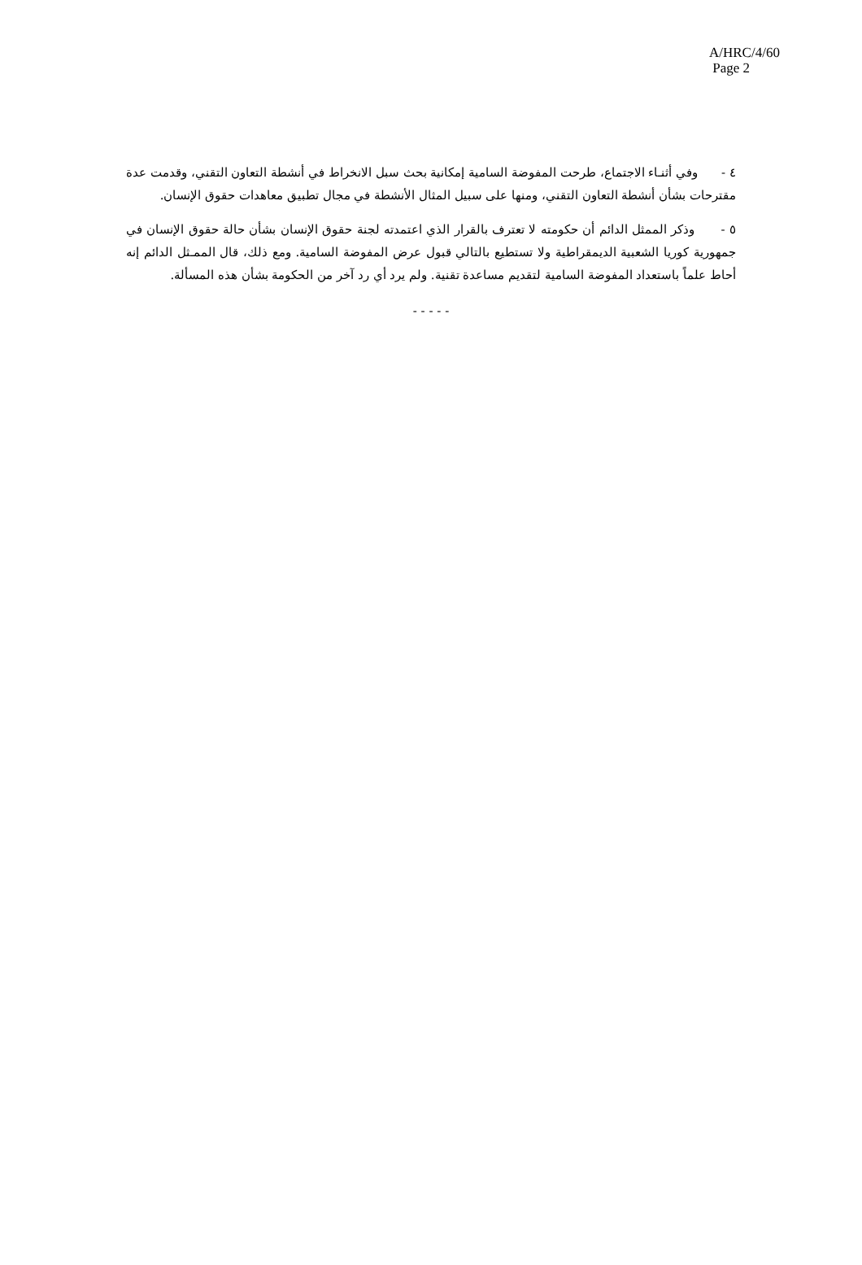A/HRC/4/60
Page 2
٤ - وفي أثنـاء الاجتماع، طرحت المفوضة السامية إمكانية بحث سبل الانخراط في أنشطة التعاون التقني، وقدمت عدة مقترحات بشأن أنشطة التعاون التقني، ومنها على سبيل المثال الأنشطة في مجال تطبيق معاهدات حقوق الإنسان.
٥ - وذكر الممثل الدائم أن حكومته لا تعترف بالقرار الذي اعتمدته لجنة حقوق الإنسان بشأن حالة حقوق الإنسان في جمهورية كوريا الشعبية الديمقراطية ولا تستطيع بالتالي قبول عرض المفوضة السامية. ومع ذلك، قال الممـثل الدائم إنه أحاط علماً باستعداد المفوضة السامية لتقديم مساعدة تقنية. ولم يرد أي رد آخر من الحكومة بشأن هذه المسألة.
- - - - -